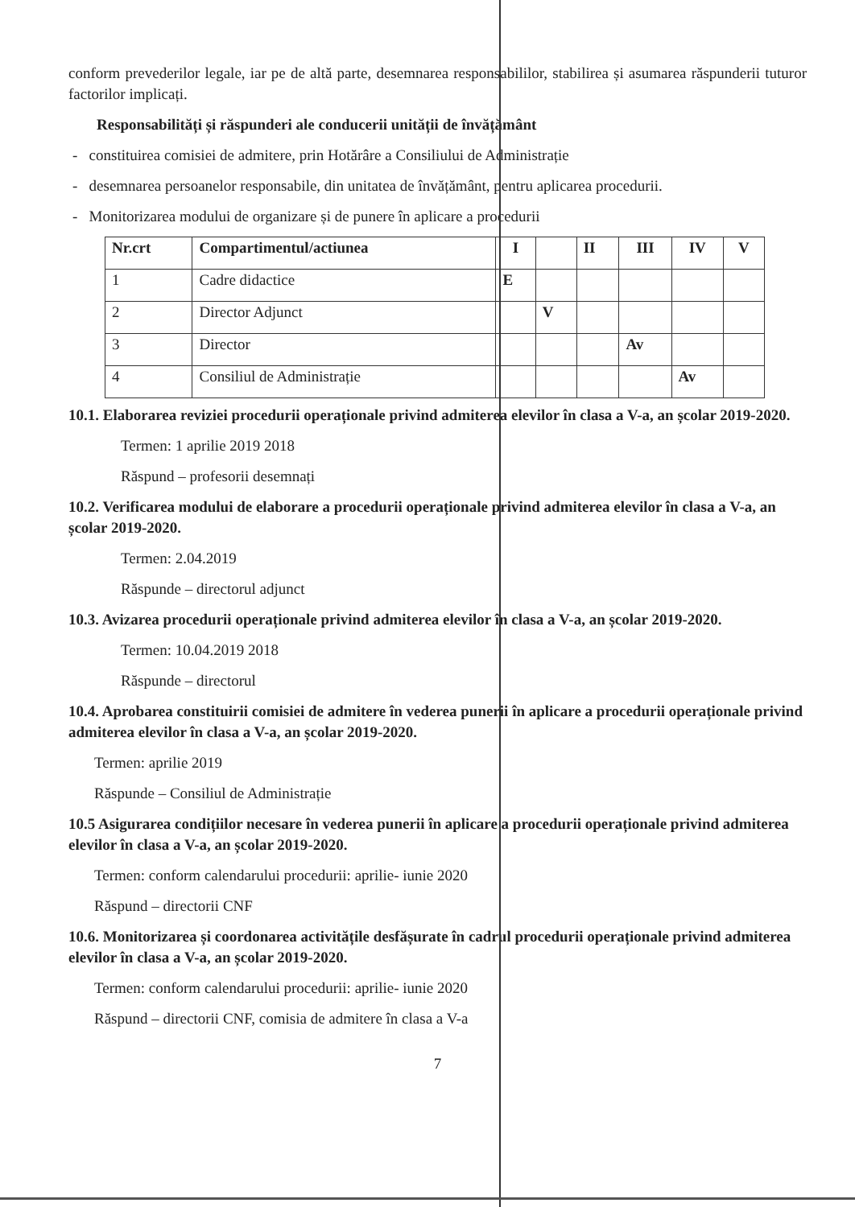conform prevederilor legale, iar pe de altă parte, desemnarea responsabililor, stabilirea și asumarea răspunderii tuturor factorilor implicați.
Responsabilități și răspunderi ale conducerii unității de învățământ
- constituirea comisiei de admitere, prin Hotărâre a Consiliului de Administrație
- desemnarea persoanelor responsabile, din unitatea de învățământ, pentru aplicarea procedurii.
- Monitorizarea modului de organizare și de punere în aplicare a procedurii
| Nr.crt | Compartimentul/actiunea | I | | II | III | IV | V |
| --- | --- | --- | --- | --- | --- | --- | --- |
| 1 | Cadre didactice | E | | | | | |
| 2 | Director Adjunct | | V | | | | |
| 3 | Director | | | | Av | | |
| 4 | Consiliul de Administrație | | | | | Av | |
10.1. Elaborarea reviziei procedurii operaționale privind admiterea elevilor în clasa a V-a, an școlar 2019-2020.
Termen: 1 aprilie 2019 2018
Răspund – profesorii desemnați
10.2. Verificarea modului de elaborare a procedurii operaționale privind admiterea elevilor în clasa a V-a, an școlar 2019-2020.
Termen: 2.04.2019
Răspunde – directorul adjunct
10.3. Avizarea procedurii operaționale privind admiterea elevilor în clasa a V-a, an școlar 2019-2020.
Termen: 10.04.2019 2018
Răspunde – directorul
10.4. Aprobarea constituirii comisiei de admitere în vederea punerii în aplicare a procedurii operaționale privind admiterea elevilor în clasa a V-a, an școlar 2019-2020.
Termen: aprilie 2019
Răspunde – Consiliul de Administrație
10.5 Asigurarea condițiilor necesare în vederea punerii în aplicare a procedurii operaționale privind admiterea elevilor în clasa a V-a, an școlar 2019-2020.
Termen: conform calendarului procedurii: aprilie- iunie 2020
Răspund – directorii CNF
10.6. Monitorizarea și coordonarea activitățile desfășurate în cadrul procedurii operaționale privind admiterea elevilor în clasa a V-a, an școlar 2019-2020.
Termen: conform calendarului procedurii: aprilie- iunie 2020
Răspund – directorii CNF, comisia de admitere în clasa a V-a
7